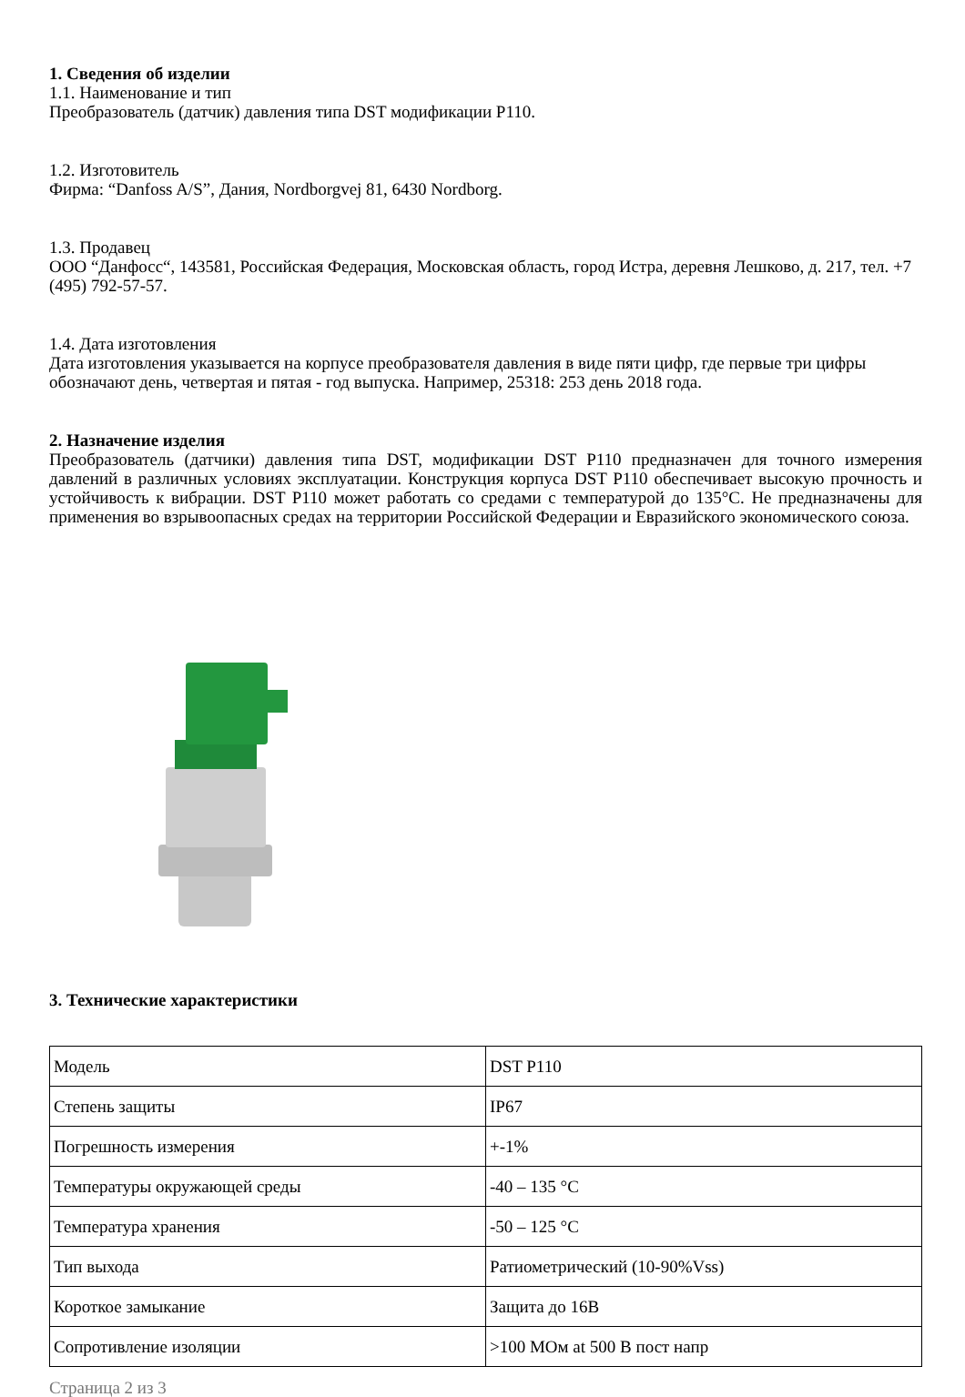1. Сведения об изделии
1.1. Наименование и тип
Преобразователь (датчик) давления типа DST модификации P110.
1.2. Изготовитель
Фирма: “Danfoss A/S”, Дания, Nordborgvej 81, 6430 Nordborg.
1.3. Продавец
ООО “Данфосс“, 143581, Российская Федерация, Московская область, город Истра, деревня Лешково, д. 217, тел. +7 (495) 792-57-57.
1.4. Дата изготовления
Дата изготовления указывается на корпусе преобразователя давления в виде пяти цифр, где первые три цифры обозначают день, четвертая и пятая - год выпуска. Например, 25318: 253 день 2018 года.
2. Назначение изделия
Преобразователь (датчики) давления типа DST, модификации DST P110 предназначен для точного измерения давлений в различных условиях эксплуатации. Конструкция корпуса DST P110 обеспечивает высокую прочность и устойчивость к вибрации. DST P110 может работать со средами с температурой до 135°C. Не предназначены для применения во взрывоопасных средах на территории Российской Федерации и Евразийского экономического союза.
3. Технические характеристики
| Модель | DST P110 |
| Степень защиты | IP67 |
| Погрешность измерения | +-1% |
| Температуры окружающей среды | -40 – 135 °C |
| Температура хранения | -50 – 125 °C |
| Тип выхода | Ратиометрический (10-90%Vss) |
| Короткое замыкание | Защита до 16В |
| Сопротивление изоляции | >100 МОм at 500 В пост напр |
Страница 2 из 3